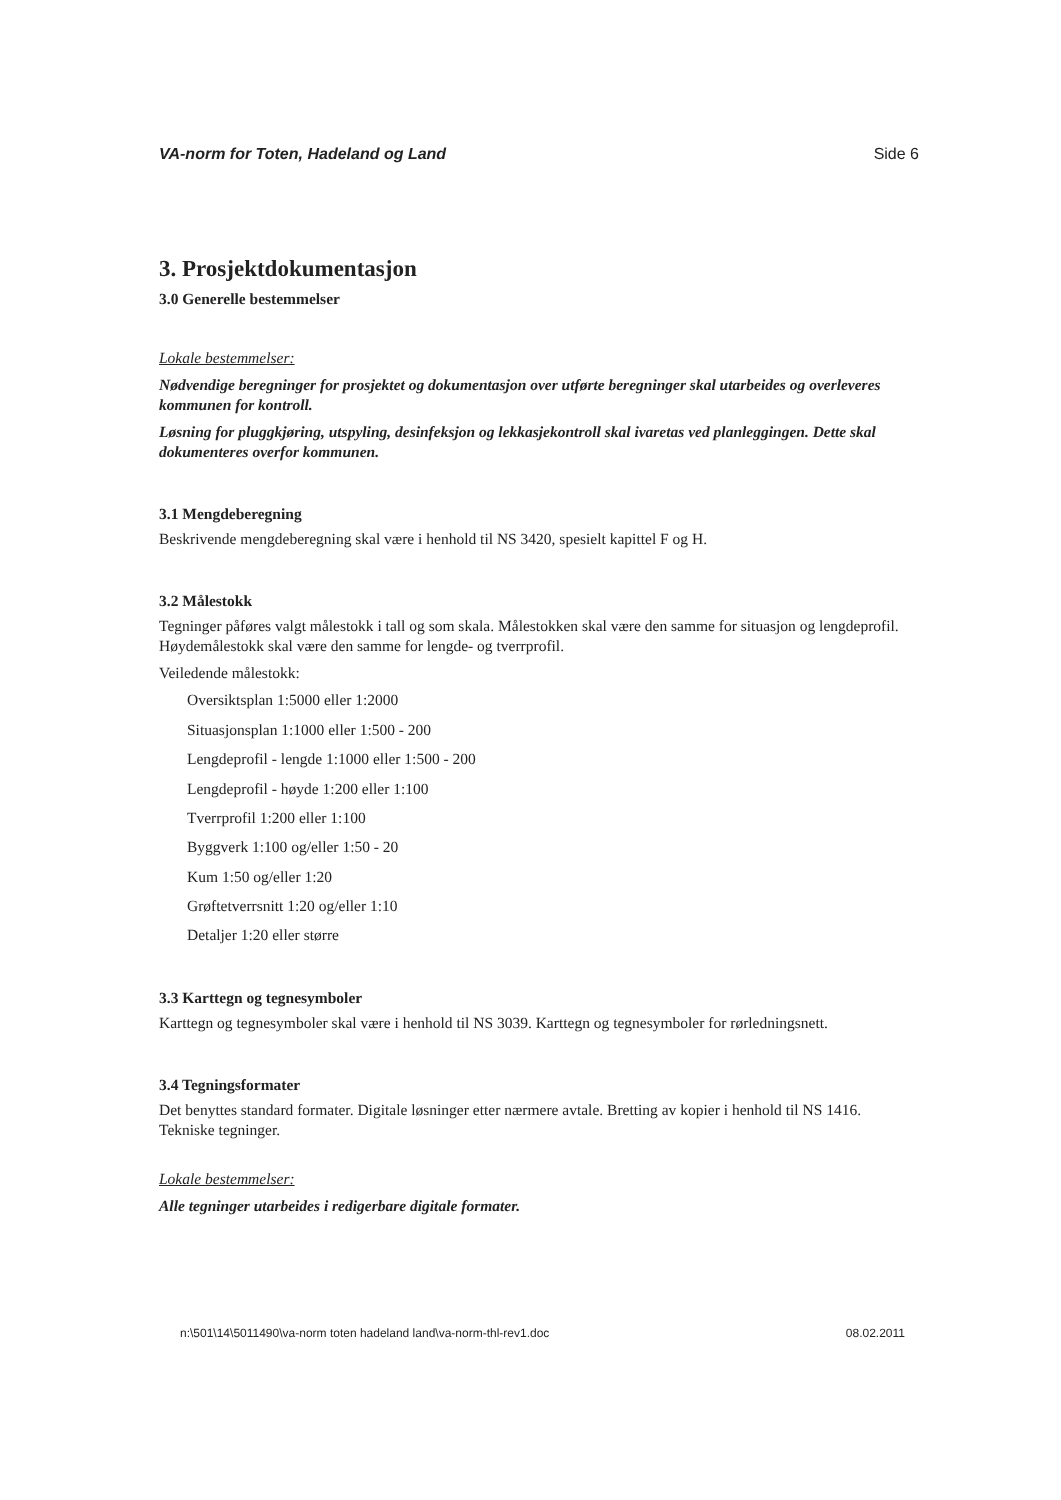VA-norm for Toten, Hadeland og Land Side 6
3. Prosjektdokumentasjon
3.0 Generelle bestemmelser
Lokale bestemmelser:
Nødvendige beregninger for prosjektet og dokumentasjon over utførte beregninger skal utarbeides og overleveres kommunen for kontroll.
Løsning for pluggkjøring, utspyling, desinfeksjon og lekkasjekontroll skal ivaretas ved planleggingen. Dette skal dokumenteres overfor kommunen.
3.1 Mengdeberegning
Beskrivende mengdeberegning skal være i henhold til NS 3420, spesielt kapittel F og H.
3.2 Målestokk
Tegninger påføres valgt målestokk i tall og som skala. Målestokken skal være den samme for situasjon og lengdeprofil. Høydemålestokk skal være den samme for lengde- og tverrprofil.
Veiledende målestokk:
Oversiktsplan 1:5000 eller 1:2000
Situasjonsplan 1:1000 eller 1:500 - 200
Lengdeprofil - lengde 1:1000 eller 1:500 - 200
Lengdeprofil - høyde 1:200 eller 1:100
Tverrprofil 1:200 eller 1:100
Byggverk 1:100 og/eller 1:50 - 20
Kum 1:50 og/eller 1:20
Grøftetverrsnitt 1:20 og/eller 1:10
Detaljer 1:20 eller større
3.3 Karttegn og tegnesymboler
Karttegn og tegnesymboler skal være i henhold til NS 3039. Karttegn og tegnesymboler for rørledningsnett.
3.4 Tegningsformater
Det benyttes standard formater. Digitale løsninger etter nærmere avtale. Bretting av kopier i henhold til NS 1416. Tekniske tegninger.
Lokale bestemmelser:
Alle tegninger utarbeides i redigerbare digitale formater.
n:\501\14\5011490\va-norm toten hadeland land\va-norm-thl-rev1.doc 08.02.2011